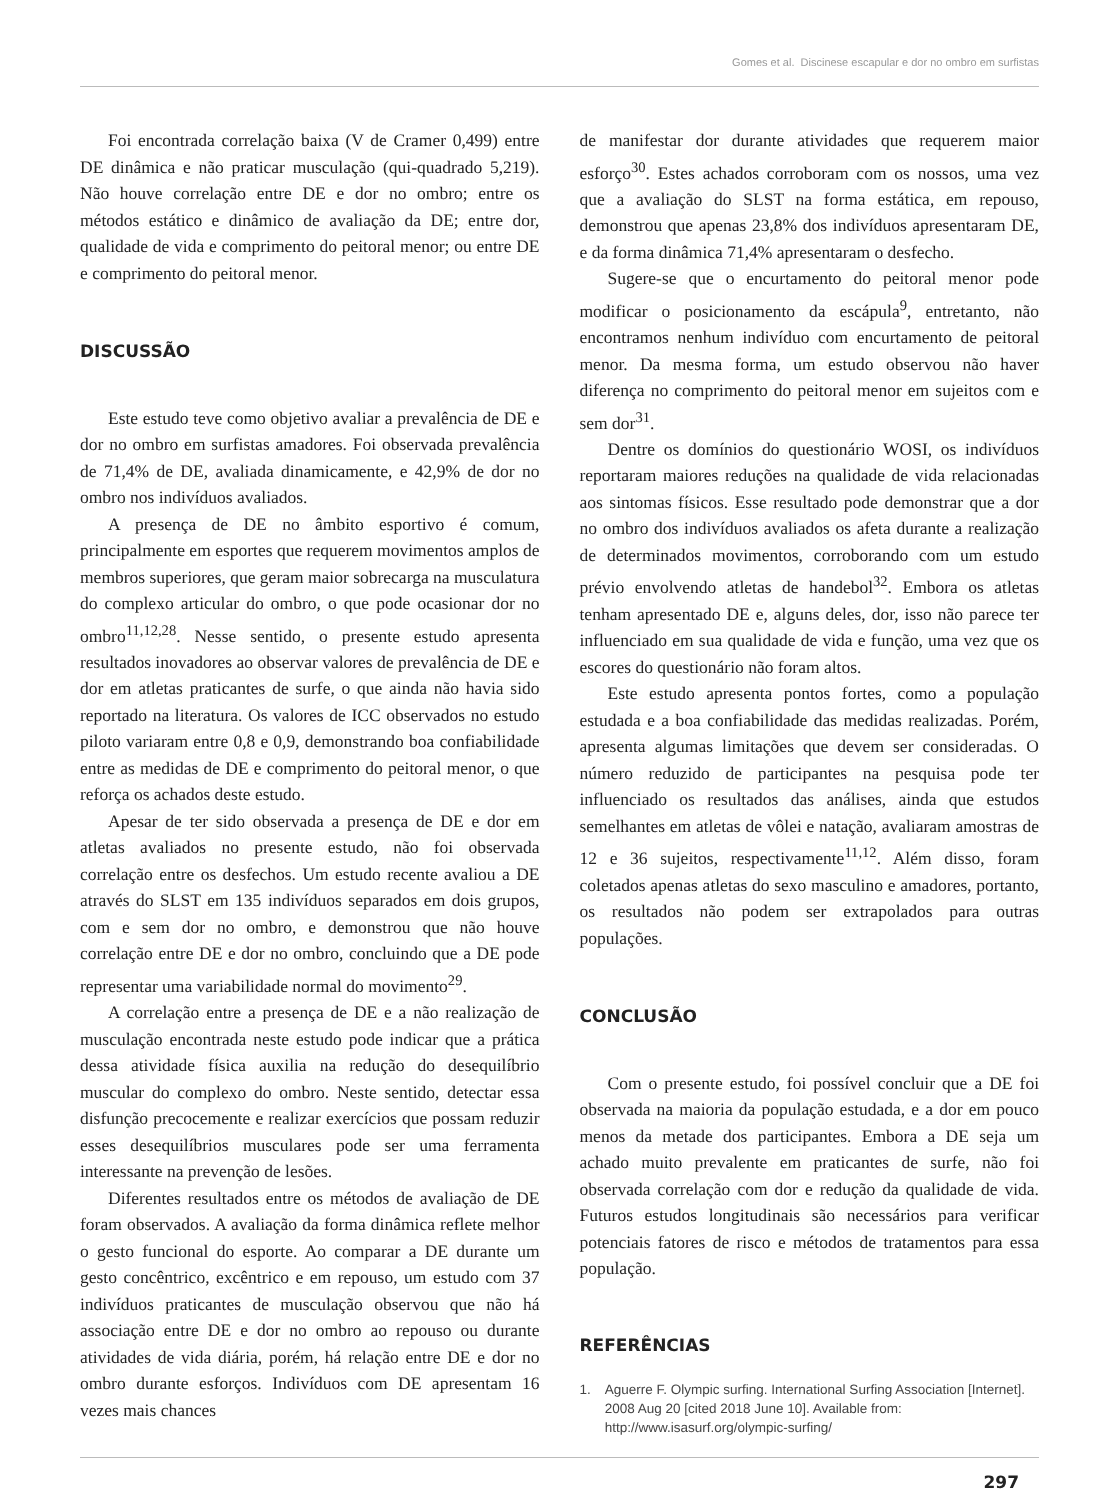Gomes et al. Discinese escapular e dor no ombro em surfistas
Foi encontrada correlação baixa (V de Cramer 0,499) entre DE dinâmica e não praticar musculação (qui-quadrado 5,219). Não houve correlação entre DE e dor no ombro; entre os métodos estático e dinâmico de avaliação da DE; entre dor, qualidade de vida e comprimento do peitoral menor; ou entre DE e comprimento do peitoral menor.
DISCUSSÃO
Este estudo teve como objetivo avaliar a prevalência de DE e dor no ombro em surfistas amadores. Foi observada prevalência de 71,4% de DE, avaliada dinamicamente, e 42,9% de dor no ombro nos indivíduos avaliados.
A presença de DE no âmbito esportivo é comum, principalmente em esportes que requerem movimentos amplos de membros superiores, que geram maior sobrecarga na musculatura do complexo articular do ombro, o que pode ocasionar dor no ombro<sup>11,12,28</sup>. Nesse sentido, o presente estudo apresenta resultados inovadores ao observar valores de prevalência de DE e dor em atletas praticantes de surfe, o que ainda não havia sido reportado na literatura. Os valores de ICC observados no estudo piloto variaram entre 0,8 e 0,9, demonstrando boa confiabilidade entre as medidas de DE e comprimento do peitoral menor, o que reforça os achados deste estudo.
Apesar de ter sido observada a presença de DE e dor em atletas avaliados no presente estudo, não foi observada correlação entre os desfechos. Um estudo recente avaliou a DE através do SLST em 135 indivíduos separados em dois grupos, com e sem dor no ombro, e demonstrou que não houve correlação entre DE e dor no ombro, concluindo que a DE pode representar uma variabilidade normal do movimento<sup>29</sup>.
A correlação entre a presença de DE e a não realização de musculação encontrada neste estudo pode indicar que a prática dessa atividade física auxilia na redução do desequilíbrio muscular do complexo do ombro. Neste sentido, detectar essa disfunção precocemente e realizar exercícios que possam reduzir esses desequilíbrios musculares pode ser uma ferramenta interessante na prevenção de lesões.
Diferentes resultados entre os métodos de avaliação de DE foram observados. A avaliação da forma dinâmica reflete melhor o gesto funcional do esporte. Ao comparar a DE durante um gesto concêntrico, excêntrico e em repouso, um estudo com 37 indivíduos praticantes de musculação observou que não há associação entre DE e dor no ombro ao repouso ou durante atividades de vida diária, porém, há relação entre DE e dor no ombro durante esforços. Indivíduos com DE apresentam 16 vezes mais chances
de manifestar dor durante atividades que requerem maior esforço<sup>30</sup>. Estes achados corroboram com os nossos, uma vez que a avaliação do SLST na forma estática, em repouso, demonstrou que apenas 23,8% dos indivíduos apresentaram DE, e da forma dinâmica 71,4% apresentaram o desfecho.
Sugere-se que o encurtamento do peitoral menor pode modificar o posicionamento da escápula<sup>9</sup>, entretanto, não encontramos nenhum indivíduo com encurtamento de peitoral menor. Da mesma forma, um estudo observou não haver diferença no comprimento do peitoral menor em sujeitos com e sem dor<sup>31</sup>.
Dentre os domínios do questionário WOSI, os indivíduos reportaram maiores reduções na qualidade de vida relacionadas aos sintomas físicos. Esse resultado pode demonstrar que a dor no ombro dos indivíduos avaliados os afeta durante a realização de determinados movimentos, corroborando com um estudo prévio envolvendo atletas de handebol<sup>32</sup>. Embora os atletas tenham apresentado DE e, alguns deles, dor, isso não parece ter influenciado em sua qualidade de vida e função, uma vez que os escores do questionário não foram altos.
Este estudo apresenta pontos fortes, como a população estudada e a boa confiabilidade das medidas realizadas. Porém, apresenta algumas limitações que devem ser consideradas. O número reduzido de participantes na pesquisa pode ter influenciado os resultados das análises, ainda que estudos semelhantes em atletas de vôlei e natação, avaliaram amostras de 12 e 36 sujeitos, respectivamente<sup>11,12</sup>. Além disso, foram coletados apenas atletas do sexo masculino e amadores, portanto, os resultados não podem ser extrapolados para outras populações.
CONCLUSÃO
Com o presente estudo, foi possível concluir que a DE foi observada na maioria da população estudada, e a dor em pouco menos da metade dos participantes. Embora a DE seja um achado muito prevalente em praticantes de surfe, não foi observada correlação com dor e redução da qualidade de vida. Futuros estudos longitudinais são necessários para verificar potenciais fatores de risco e métodos de tratamentos para essa população.
REFERÊNCIAS
1. Aguerre F. Olympic surfing. International Surfing Association [Internet]. 2008 Aug 20 [cited 2018 June 10]. Available from: http://www.isasurf.org/olympic-surfing/
297